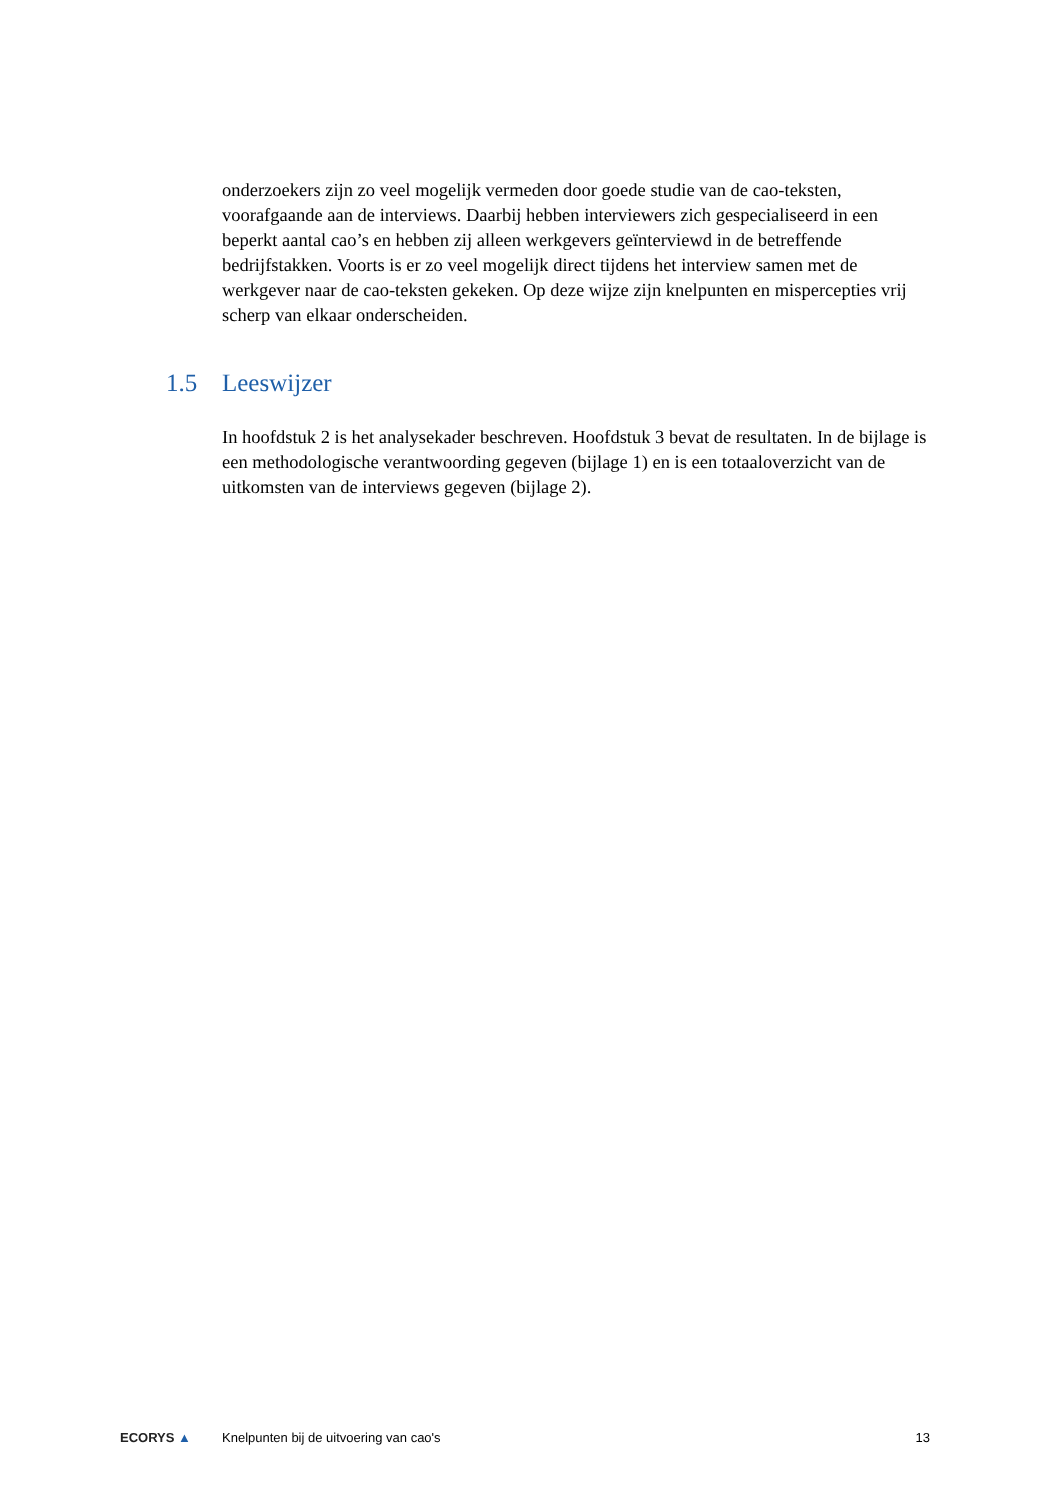onderzoekers zijn zo veel mogelijk vermeden door goede studie van de cao-teksten, voorafgaande aan de interviews. Daarbij hebben interviewers zich gespecialiseerd in een beperkt aantal cao’s en hebben zij alleen werkgevers geïnterviewd in de betreffende bedrijfstakken. Voorts is er zo veel mogelijk direct tijdens het interview samen met de werkgever naar de cao-teksten gekeken. Op deze wijze zijn knelpunten en mispercepties vrij scherp van elkaar onderscheiden.
1.5 Leeswijzer
In hoofdstuk 2 is het analysekader beschreven. Hoofdstuk 3 bevat de resultaten. In de bijlage is een methodologische verantwoording gegeven (bijlage 1) en is een totaaloverzicht van de uitkomsten van de interviews gegeven (bijlage 2).
ECORYS ▲
Knelpunten bij de uitvoering van cao's
13